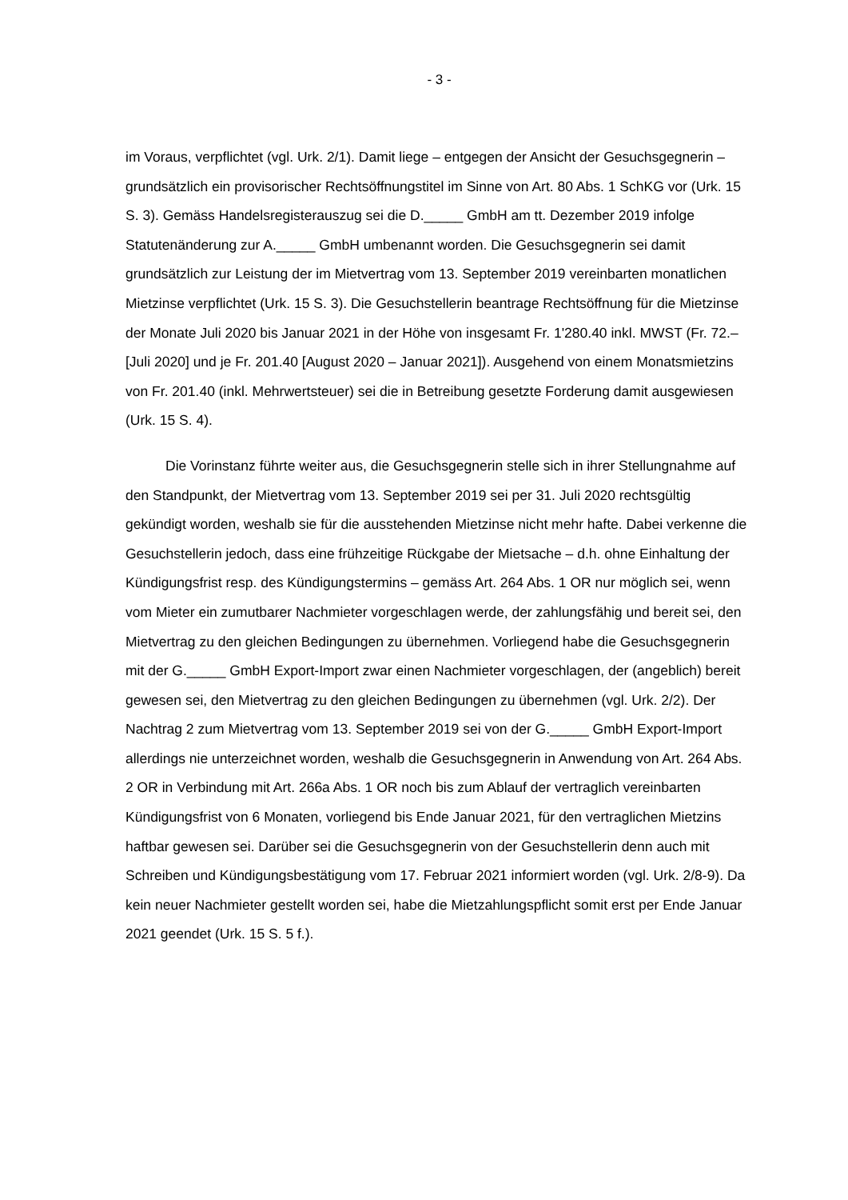- 3 -
im Voraus, verpflichtet (vgl. Urk. 2/1). Damit liege – entgegen der Ansicht der Gesuchsgegnerin – grundsätzlich ein provisorischer Rechtsöffnungstitel im Sinne von Art. 80 Abs. 1 SchKG vor (Urk. 15 S. 3). Gemäss Handelsregisterauszug sei die D._____ GmbH am tt. Dezember 2019 infolge Statutenänderung zur A._____ GmbH umbenannt worden. Die Gesuchsgegnerin sei damit grundsätzlich zur Leistung der im Mietvertrag vom 13. September 2019 vereinbarten monatlichen Mietzinse verpflichtet (Urk. 15 S. 3). Die Gesuchstellerin beantrage Rechtsöffnung für die Mietzinse der Monate Juli 2020 bis Januar 2021 in der Höhe von insgesamt Fr. 1'280.40 inkl. MWST (Fr. 72.– [Juli 2020] und je Fr. 201.40 [August 2020 – Januar 2021]). Ausgehend von einem Monatsmietzins von Fr. 201.40 (inkl. Mehrwertsteuer) sei die in Betreibung gesetzte Forderung damit ausgewiesen (Urk. 15 S. 4).
Die Vorinstanz führte weiter aus, die Gesuchsgegnerin stelle sich in ihrer Stellungnahme auf den Standpunkt, der Mietvertrag vom 13. September 2019 sei per 31. Juli 2020 rechtsgültig gekündigt worden, weshalb sie für die ausstehenden Mietzinse nicht mehr hafte. Dabei verkenne die Gesuchstellerin jedoch, dass eine frühzeitige Rückgabe der Mietsache – d.h. ohne Einhaltung der Kündigungsfrist resp. des Kündigungstermins – gemäss Art. 264 Abs. 1 OR nur möglich sei, wenn vom Mieter ein zumutbarer Nachmieter vorgeschlagen werde, der zahlungsfähig und bereit sei, den Mietvertrag zu den gleichen Bedingungen zu übernehmen. Vorliegend habe die Gesuchsgegnerin mit der G._____ GmbH Export-Import zwar einen Nachmieter vorgeschlagen, der (angeblich) bereit gewesen sei, den Mietvertrag zu den gleichen Bedingungen zu übernehmen (vgl. Urk. 2/2). Der Nachtrag 2 zum Mietvertrag vom 13. September 2019 sei von der G._____ GmbH Export-Import allerdings nie unterzeichnet worden, weshalb die Gesuchsgegnerin in Anwendung von Art. 264 Abs. 2 OR in Verbindung mit Art. 266a Abs. 1 OR noch bis zum Ablauf der vertraglich vereinbarten Kündigungsfrist von 6 Monaten, vorliegend bis Ende Januar 2021, für den vertraglichen Mietzins haftbar gewesen sei. Darüber sei die Gesuchsgegnerin von der Gesuchstellerin denn auch mit Schreiben und Kündigungsbestätigung vom 17. Februar 2021 informiert worden (vgl. Urk. 2/8-9). Da kein neuer Nachmieter gestellt worden sei, habe die Mietzahlungspflicht somit erst per Ende Januar 2021 geendet (Urk. 15 S. 5 f.).